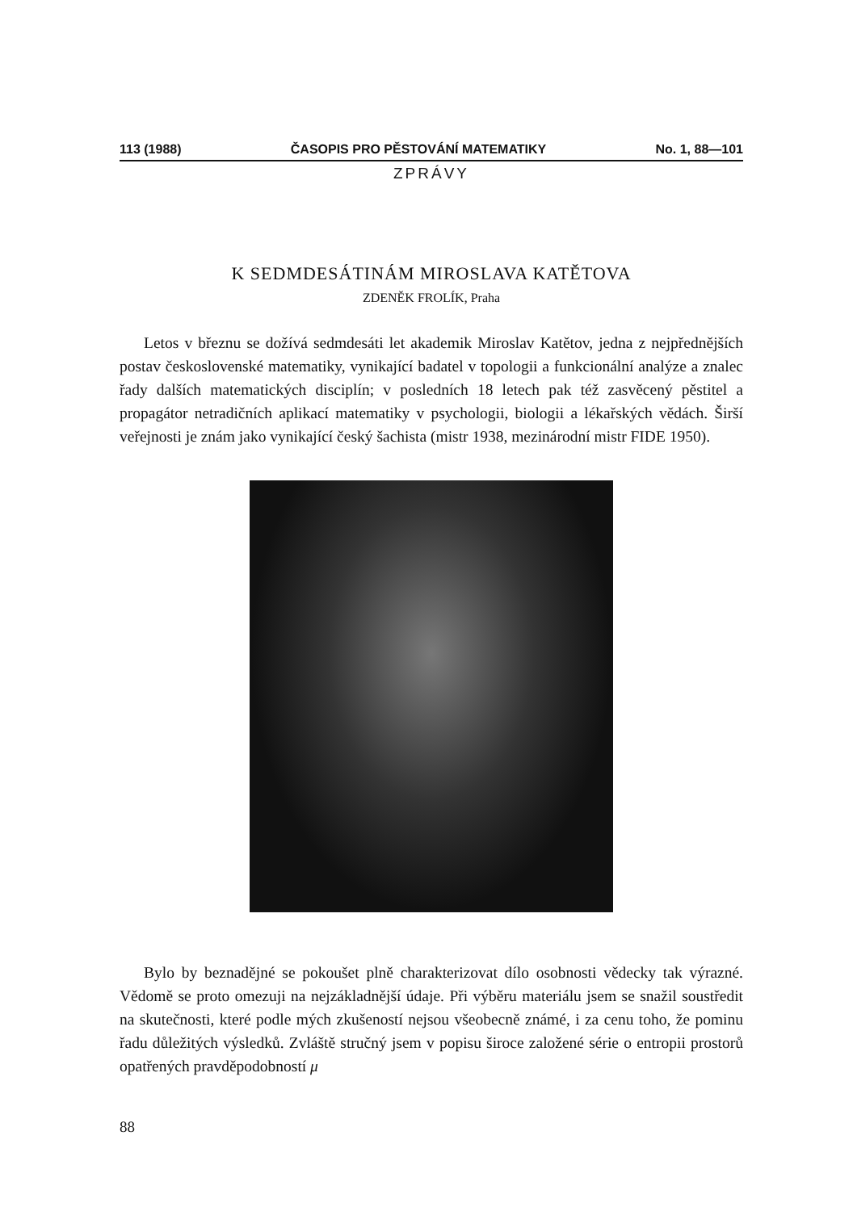113 (1988) ČASOPIS PRO PĚSTOVÁNÍ MATEMATIKY No. 1, 88—101
ZPRÁVY
K SEDMDESÁTINÁM MIROSLAVA KATĚTOVA
ZDENĚK FROLÍK, Praha
Letos v březnu se dožívá sedmdesáti let akademik Miroslav Katětov, jedna z nejpřednějších postav československé matematiky, vynikající badatel v topologii a funkcionální analýze a znalec řady dalších matematických disciplín; v posledních 18 letech pak též zasvěcený pěstitel a propagátor netradičních aplikací matematiky v psychologii, biologii a lékařských vědách. Širší veřejnosti je znám jako vynikající český šachista (mistr 1938, mezinárodní mistr FIDE 1950).
Bylo by beznadějné se pokoušet plně charakterizovat dílo osobnosti vědecky tak výrazné. Vědomě se proto omezuji na nejzákladnější údaje. Při výběru materiálu jsem se snažil soustředit na skutečnosti, které podle mých zkušeností nejsou všeobecně známé, i za cenu toho, že pominu řadu důležitých výsledků. Zvláště stručný jsem v popisu široce založené série o entropii prostorů opatřených pravděpodobností μ
88